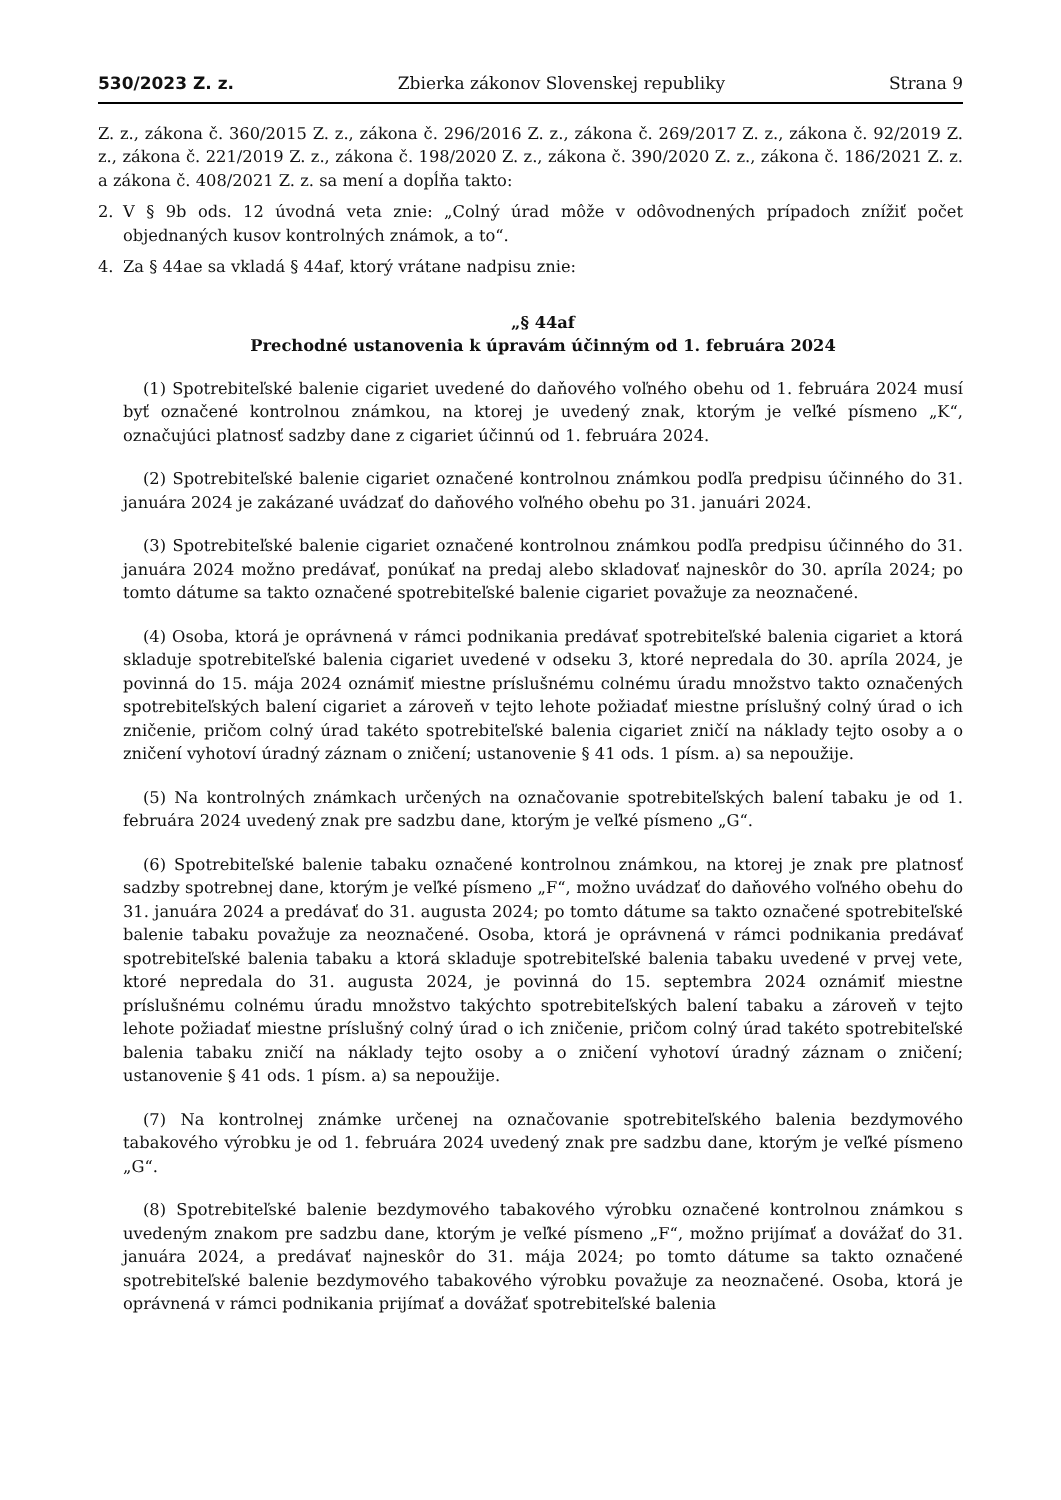530/2023 Z. z. Zbierka zákonov Slovenskej republiky Strana 9
Z. z., zákona č. 360/2015 Z. z., zákona č. 296/2016 Z. z., zákona č. 269/2017 Z. z., zákona č. 92/2019 Z. z., zákona č. 221/2019 Z. z., zákona č. 198/2020 Z. z., zákona č. 390/2020 Z. z., zákona č. 186/2021 Z. z. a zákona č. 408/2021 Z. z. sa mení a dopĺňa takto:
2. V § 9b ods. 12 úvodná veta znie: „Colný úrad môže v odôvodnených prípadoch znížiť počet objednaných kusov kontrolných známok, a to“.
4. Za § 44ae sa vkladá § 44af, ktorý vrátane nadpisu znie:
„§ 44af
Prechodné ustanovenia k úpravám účinným od 1. februára 2024
(1) Spotrebiteľské balenie cigariet uvedené do daňového voľného obehu od 1. februára 2024 musí byť označené kontrolnou známkou, na ktorej je uvedený znak, ktorým je veľké písmeno „K“, označujúci platnosť sadzby dane z cigariet účinnú od 1. februára 2024.
(2) Spotrebiteľské balenie cigariet označené kontrolnou známkou podľa predpisu účinného do 31. januára 2024 je zakázané uvádzať do daňového voľného obehu po 31. januári 2024.
(3) Spotrebiteľské balenie cigariet označené kontrolnou známkou podľa predpisu účinného do 31. januára 2024 možno predávať, ponúkať na predaj alebo skladovať najneskôr do 30. apríla 2024; po tomto dátume sa takto označené spotrebiteľské balenie cigariet považuje za neoznačené.
(4) Osoba, ktorá je oprávnená v rámci podnikania predávať spotrebiteľské balenia cigariet a ktorá skladuje spotrebiteľské balenia cigariet uvedené v odseku 3, ktoré nepredala do 30. apríla 2024, je povinná do 15. mája 2024 oznámiť miestne príslušnému colnému úradu množstvo takto označených spotrebiteľských balení cigariet a zároveň v tejto lehote požiadať miestne príslušný colný úrad o ich zničenie, pričom colný úrad takéto spotrebiteľské balenia cigariet zničí na náklady tejto osoby a o zničení vyhotoví úradný záznam o zničení; ustanovenie § 41 ods. 1 písm. a) sa nepoužije.
(5) Na kontrolných známkach určených na označovanie spotrebiteľských balení tabaku je od 1. februára 2024 uvedený znak pre sadzbu dane, ktorým je veľké písmeno „G“.
(6) Spotrebiteľské balenie tabaku označené kontrolnou známkou, na ktorej je znak pre platnosť sadzby spotrebnej dane, ktorým je veľké písmeno „F“, možno uvádzať do daňového voľného obehu do 31. januára 2024 a predávať do 31. augusta 2024; po tomto dátume sa takto označené spotrebiteľské balenie tabaku považuje za neoznačené. Osoba, ktorá je oprávnená v rámci podnikania predávať spotrebiteľské balenia tabaku a ktorá skladuje spotrebiteľské balenia tabaku uvedené v prvej vete, ktoré nepredala do 31. augusta 2024, je povinná do 15. septembra 2024 oznámiť miestne príslušnému colnému úradu množstvo takýchto spotrebiteľských balení tabaku a zároveň v tejto lehote požiadať miestne príslušný colný úrad o ich zničenie, pričom colný úrad takéto spotrebiteľské balenia tabaku zničí na náklady tejto osoby a o zničení vyhotoví úradný záznam o zničení; ustanovenie § 41 ods. 1 písm. a) sa nepoužije.
(7) Na kontrolnej známke určenej na označovanie spotrebiteľského balenia bezdymového tabakového výrobku je od 1. februára 2024 uvedený znak pre sadzbu dane, ktorým je veľké písmeno „G“.
(8) Spotrebiteľské balenie bezdymového tabakového výrobku označené kontrolnou známkou s uvedeným znakom pre sadzbu dane, ktorým je veľké písmeno „F“, možno prijímať a dovážať do 31. januára 2024, a predávať najneskôr do 31. mája 2024; po tomto dátume sa takto označené spotrebiteľské balenie bezdymového tabakového výrobku považuje za neoznačené. Osoba, ktorá je oprávnená v rámci podnikania prijímať a dovážať spotrebiteľské balenia